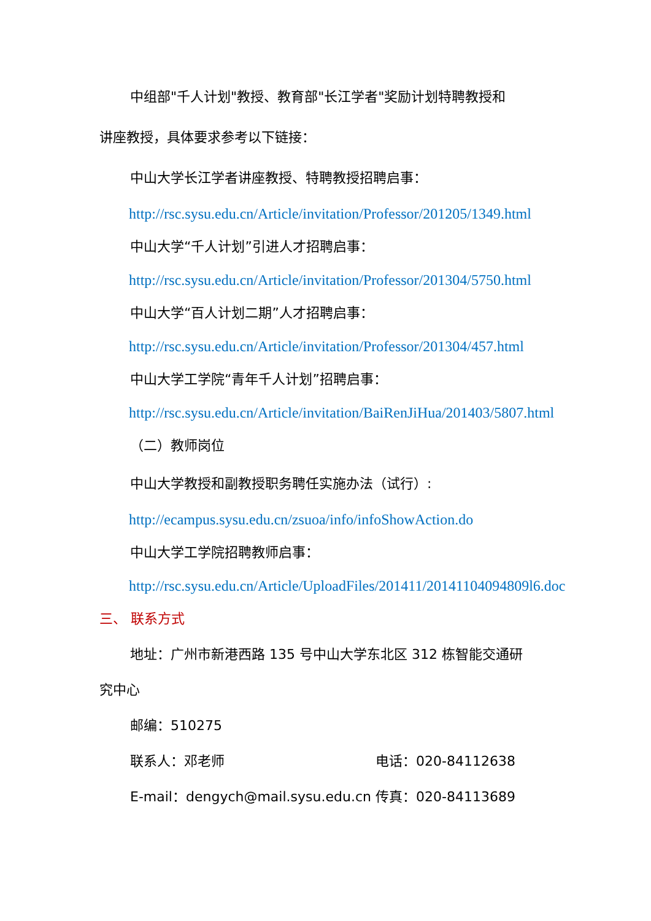中组部"千人计划"教授、教育部"长江学者"奖励计划特聘教授和
讲座教授，具体要求参考以下链接：
中山大学长江学者讲座教授、特聘教授招聘启事：
http://rsc.sysu.edu.cn/Article/invitation/Professor/201205/1349.html
中山大学“千人计划”引进人才招聘启事：
http://rsc.sysu.edu.cn/Article/invitation/Professor/201304/5750.html
中山大学“百人计划二期”人才招聘启事：
http://rsc.sysu.edu.cn/Article/invitation/Professor/201304/457.html
中山大学工学院“青年千人计划”招聘启事：
http://rsc.sysu.edu.cn/Article/invitation/BaiRenJiHua/201403/5807.html
（二）教师岗位
中山大学教授和副教授职务聘任实施办法（试行）:
http://ecampus.sysu.edu.cn/zsuoa/info/infoShowAction.do
中山大学工学院招聘教师启事：
http://rsc.sysu.edu.cn/Article/UploadFiles/201411/20141104094809l6.doc
三、 联系方式
地址：广州市新港西路 135 号中山大学东北区 312 栋智能交通研
究中心
邮编：510275
联系人：邓老师 电话：020-84112638
E-mail：dengych@mail.sysu.edu.cn 传真：020-84113689